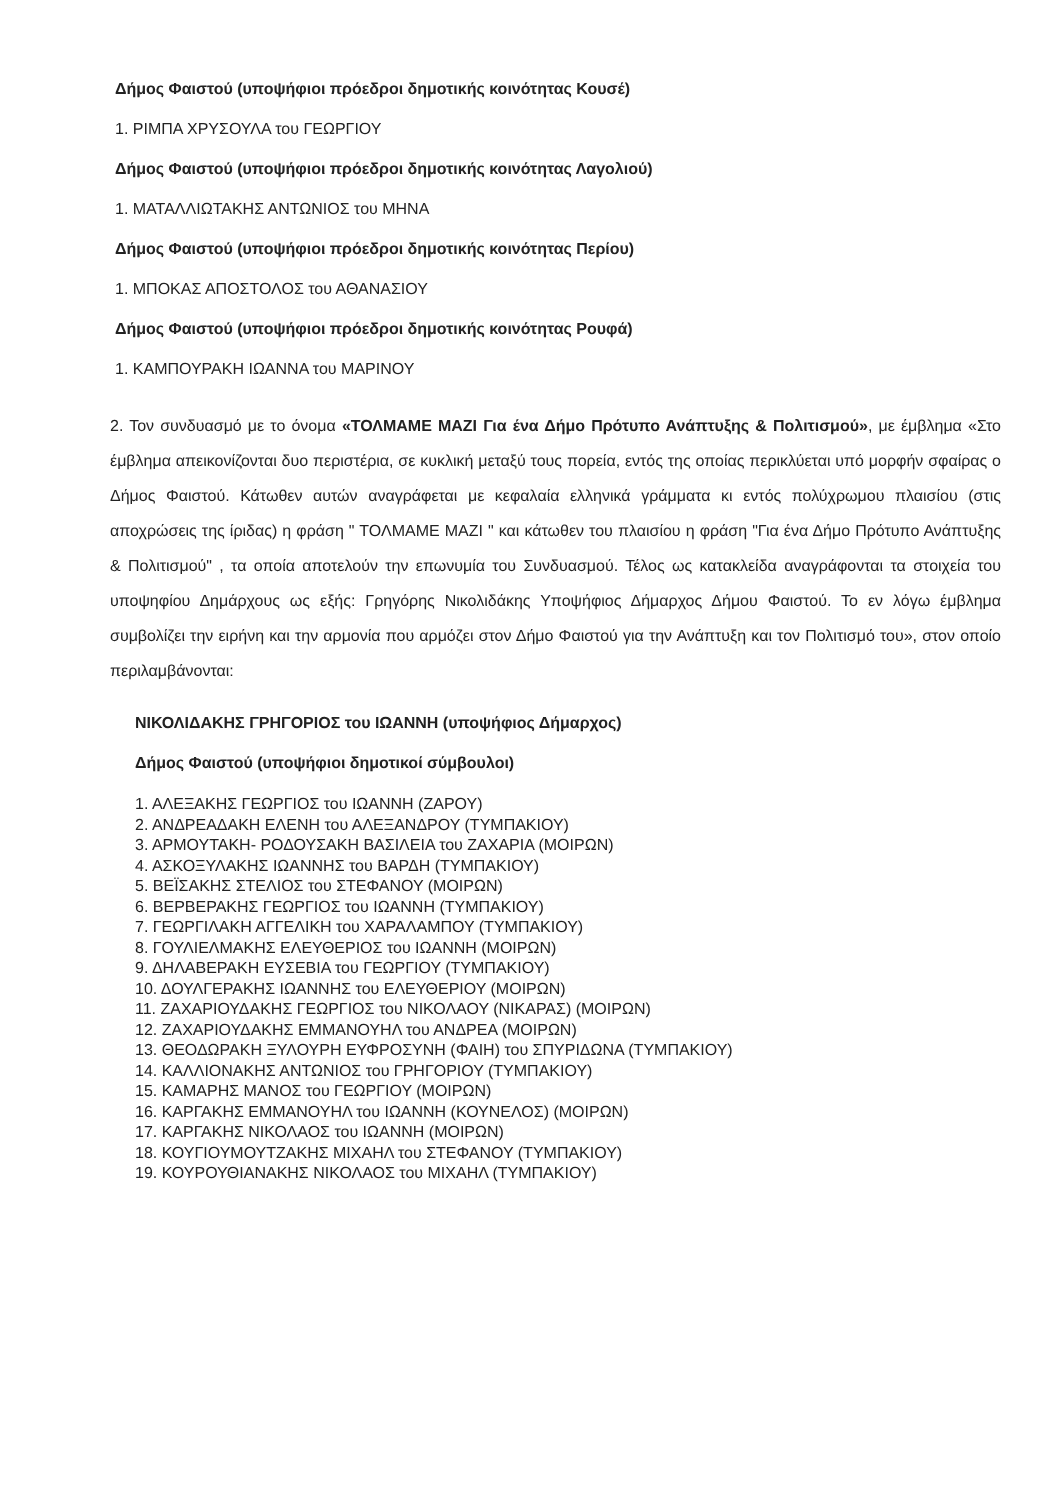Δήμος Φαιστού (υποψήφιοι πρόεδροι δημοτικής κοινότητας Κουσέ)
1. ΡΙΜΠΑ ΧΡΥΣΟΥΛΑ του ΓΕΩΡΓΙΟΥ
Δήμος Φαιστού (υποψήφιοι πρόεδροι δημοτικής κοινότητας Λαγολιού)
1. ΜΑΤΑΛΛΙΩΤΑΚΗΣ ΑΝΤΩΝΙΟΣ του ΜΗΝΑ
Δήμος Φαιστού (υποψήφιοι πρόεδροι δημοτικής κοινότητας Περίου)
1. ΜΠΟΚΑΣ ΑΠΟΣΤΟΛΟΣ του ΑΘΑΝΑΣΙΟΥ
Δήμος Φαιστού (υποψήφιοι πρόεδροι δημοτικής κοινότητας Ρουφά)
1. ΚΑΜΠΟΥΡΑΚΗ ΙΩΑΝΝΑ του ΜΑΡΙΝΟΥ
2. Τον συνδυασμό με το όνομα «ΤΟΛΜΑΜΕ ΜΑΖΙ Για ένα Δήμο Πρότυπο Ανάπτυξης & Πολιτισμού», με έμβλημα «Στο έμβλημα απεικονίζονται δυο περιστέρια, σε κυκλική μεταξύ τους πορεία, εντός της οποίας περικλύεται υπό μορφήν σφαίρας ο Δήμος Φαιστού. Κάτωθεν αυτών αναγράφεται με κεφαλαία ελληνικά γράμματα κι εντός πολύχρωμου πλαισίου (στις αποχρώσεις της ίριδας) η φράση " ΤΟΛΜΑΜΕ ΜΑΖΙ " και κάτωθεν του πλαισίου η φράση "Για ένα Δήμο Πρότυπο Ανάπτυξης & Πολιτισμού" , τα οποία αποτελούν την επωνυμία του Συνδυασμού. Τέλος ως κατακλείδα αναγράφονται τα στοιχεία του υποψηφίου Δημάρχους ως εξής: Γρηγόρης Νικολιδάκης Υποψήφιος Δήμαρχος Δήμου Φαιστού. Το εν λόγω έμβλημα συμβολίζει την ειρήνη και την αρμονία που αρμόζει στον Δήμο Φαιστού για την Ανάπτυξη και τον Πολιτισμό του», στον οποίο περιλαμβάνονται:
ΝΙΚΟΛΙΔΑΚΗΣ ΓΡΗΓΟΡΙΟΣ του ΙΩΑΝΝΗ (υποψήφιος Δήμαρχος)
Δήμος Φαιστού (υποψήφιοι δημοτικοί σύμβουλοι)
1. ΑΛΕΞΑΚΗΣ ΓΕΩΡΓΙΟΣ του ΙΩΑΝΝΗ (ΖΑΡΟΥ)
2. ΑΝΔΡΕΑΔΑΚΗ ΕΛΕΝΗ του ΑΛΕΞΑΝΔΡΟΥ (ΤΥΜΠΑΚΙΟΥ)
3. ΑΡΜΟΥΤΑΚΗ- ΡΟΔΟΥΣΑΚΗ ΒΑΣΙΛΕΙΑ του ΖΑΧΑΡΙΑ (ΜΟΙΡΩΝ)
4. ΑΣΚΟΞΥΛΑΚΗΣ ΙΩΑΝΝΗΣ του ΒΑΡΔΗ (ΤΥΜΠΑΚΙΟΥ)
5. ΒΕΪΣΑΚΗΣ ΣΤΕΛΙΟΣ του ΣΤΕΦΑΝΟΥ (ΜΟΙΡΩΝ)
6. ΒΕΡΒΕΡΑΚΗΣ ΓΕΩΡΓΙΟΣ του ΙΩΑΝΝΗ (ΤΥΜΠΑΚΙΟΥ)
7. ΓΕΩΡΓΙΛΑΚΗ ΑΓΓΕΛΙΚΗ του ΧΑΡΑΛΑΜΠΟΥ (ΤΥΜΠΑΚΙΟΥ)
8. ΓΟΥΛΙΕΛΜΑΚΗΣ ΕΛΕΥΘΕΡΙΟΣ του ΙΩΑΝΝΗ (ΜΟΙΡΩΝ)
9. ΔΗΛΑΒΕΡΑΚΗ ΕΥΣΕΒΙΑ του ΓΕΩΡΓΙΟΥ (ΤΥΜΠΑΚΙΟΥ)
10. ΔΟΥΛΓΕΡΑΚΗΣ ΙΩΑΝΝΗΣ του ΕΛΕΥΘΕΡΙΟΥ (ΜΟΙΡΩΝ)
11. ΖΑΧΑΡΙΟΥΔΑΚΗΣ ΓΕΩΡΓΙΟΣ του ΝΙΚΟΛΑΟΥ (ΝΙΚΑΡΑΣ) (ΜΟΙΡΩΝ)
12. ΖΑΧΑΡΙΟΥΔΑΚΗΣ ΕΜΜΑΝΟΥΗΛ του ΑΝΔΡΕΑ (ΜΟΙΡΩΝ)
13. ΘΕΟΔΩΡΑΚΗ ΞΥΛΟΥΡΗ ΕΥΦΡΟΣΥΝΗ (ΦΑΙΗ) του ΣΠΥΡΙΔΩΝΑ (ΤΥΜΠΑΚΙΟΥ)
14. ΚΑΛΛΙΟΝΑΚΗΣ ΑΝΤΩΝΙΟΣ του ΓΡΗΓΟΡΙΟΥ (ΤΥΜΠΑΚΙΟΥ)
15. ΚΑΜΑΡΗΣ ΜΑΝΟΣ του ΓΕΩΡΓΙΟΥ (ΜΟΙΡΩΝ)
16. ΚΑΡΓΑΚΗΣ ΕΜΜΑΝΟΥΗΛ του ΙΩΑΝΝΗ (ΚΟΥΝΕΛΟΣ) (ΜΟΙΡΩΝ)
17. ΚΑΡΓΑΚΗΣ ΝΙΚΟΛΑΟΣ του ΙΩΑΝΝΗ (ΜΟΙΡΩΝ)
18. ΚΟΥΓΙΟΥΜΟΥΤΖΑΚΗΣ ΜΙΧΑΗΛ του ΣΤΕΦΑΝΟΥ (ΤΥΜΠΑΚΙΟΥ)
19. ΚΟΥΡΟΥΘΙΑΝΑΚΗΣ ΝΙΚΟΛΑΟΣ του ΜΙΧΑΗΛ (ΤΥΜΠΑΚΙΟΥ)